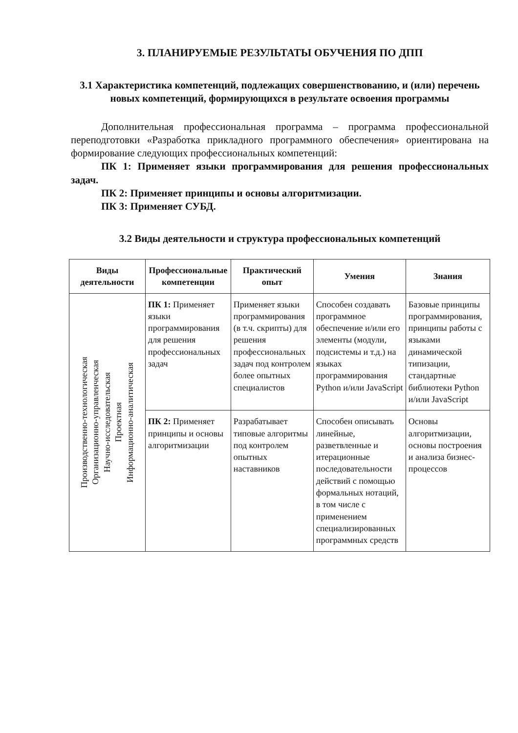3. ПЛАНИРУЕМЫЕ РЕЗУЛЬТАТЫ ОБУЧЕНИЯ ПО ДПП
3.1 Характеристика компетенций, подлежащих совершенствованию, и (или) перечень новых компетенций, формирующихся в результате освоения программы
Дополнительная профессиональная программа – программа профессиональной переподготовки «Разработка прикладного программного обеспечения» ориентирована на формирование следующих профессиональных компетенций:
ПК 1: Применяет языки программирования для решения профессиональных задач.
ПК 2: Применяет принципы и основы алгоритмизации.
ПК 3: Применяет СУБД.
3.2 Виды деятельности и структура профессиональных компетенций
| Виды деятельности | Профессиональные компетенции | Практический опыт | Умения | Знания |
| --- | --- | --- | --- | --- |
| Производственно-технологическая Организационно-управленческая Научно-исследовательская Проектная Информационно-аналитическая | ПК 1: Применяет языки программирования для решения профессиональных задач | Применяет языки программирования (в т.ч. скрипты) для решения профессиональных задач под контролем более опытных специалистов | Способен создавать программное обеспечение и/или его элементы (модули, подсистемы и т.д.) на языках программирования Python и/или JavaScript | Базовые принципы программирования, принципы работы с языками динамической типизации, стандартные библиотеки Python и/или JavaScript |
| | ПК 2: Применяет принципы и основы алгоритмизации | Разрабатывает типовые алгоритмы под контролем опытных наставников | Способен описывать линейные, разветвленные и итерационные последовательности действий с помощью формальных нотаций, в том числе с применением специализированных программных средств | Основы алгоритмизации, основы построения и анализа бизнес-процессов |